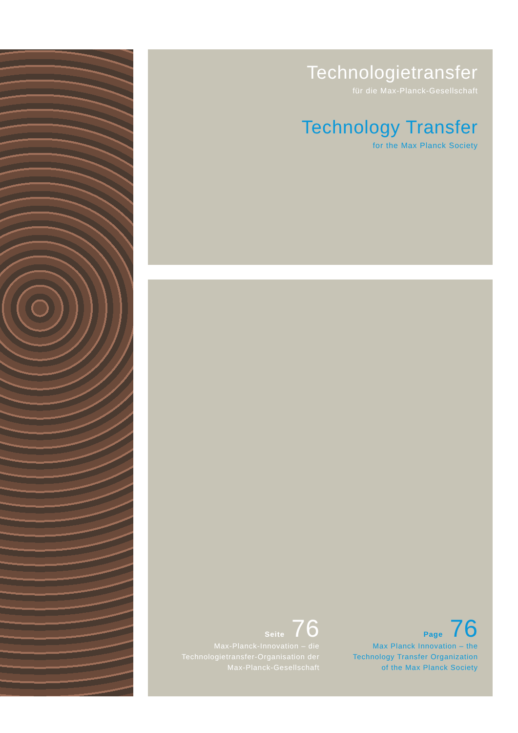Technologietransfer
für die Max-Planck-Gesellschaft
Technology Transfer
for the Max Planck Society
Seite 76
Max-Planck-Innovation – die
Technologietransfer-Organisation der
Max-Planck-Gesellschaft
Page 76
Max Planck Innovation – the
Technology Transfer Organization
of the Max Planck Society